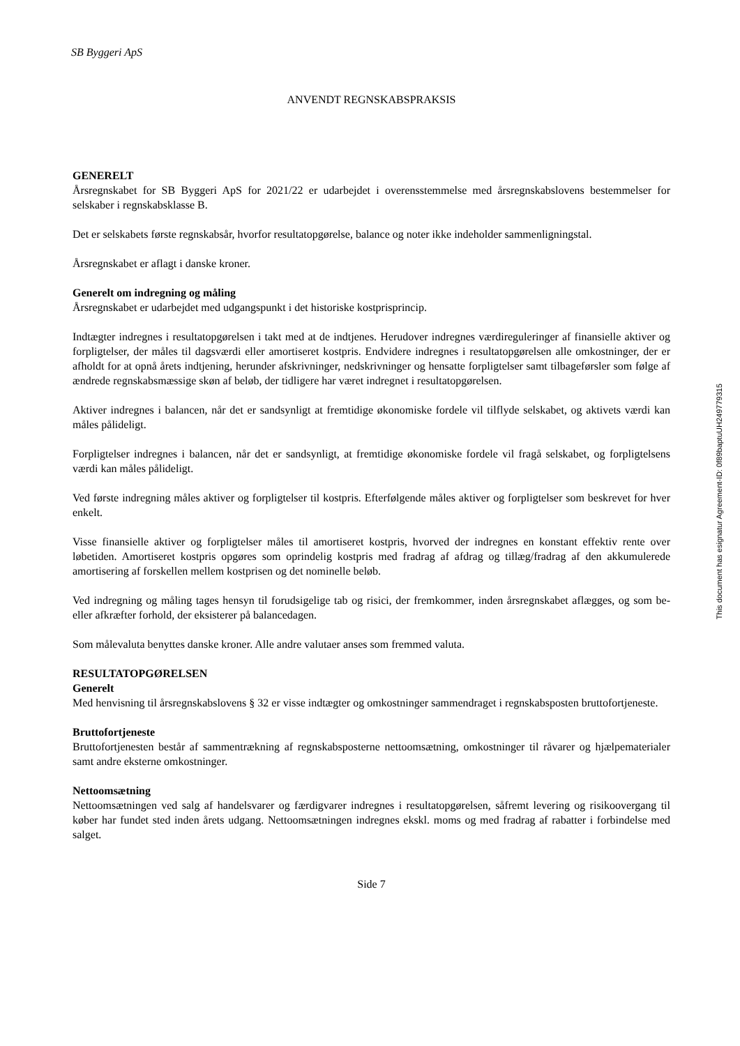SB Byggeri ApS
ANVENDT REGNSKABSPRAKSIS
GENERELT
Årsregnskabet for SB Byggeri ApS for 2021/22 er udarbejdet i overensstemmelse med årsregnskabslovens bestemmelser for selskaber i regnskabsklasse B.
Det er selskabets første regnskabsår, hvorfor resultatopgørelse, balance og noter ikke indeholder sammenligningstal.
Årsregnskabet er aflagt i danske kroner.
Generelt om indregning og måling
Årsregnskabet er udarbejdet med udgangspunkt i det historiske kostprisprincip.
Indtægter indregnes i resultatopgørelsen i takt med at de indtjenes. Herudover indregnes værdireguleringer af finansielle aktiver og forpligtelser, der måles til dagsværdi eller amortiseret kostpris. Endvidere indregnes i resultatopgørelsen alle omkostninger, der er afholdt for at opnå årets indtjening, herunder afskrivninger, nedskrivninger og hensatte forpligtelser samt tilbageførsler som følge af ændrede regnskabsmæssige skøn af beløb, der tidligere har været indregnet i resultatopgørelsen.
Aktiver indregnes i balancen, når det er sandsynligt at fremtidige økonomiske fordele vil tilflyde selskabet, og aktivets værdi kan måles pålideligt.
Forpligtelser indregnes i balancen, når det er sandsynligt, at fremtidige økonomiske fordele vil fragå selskabet, og forpligtelsens værdi kan måles pålideligt.
Ved første indregning måles aktiver og forpligtelser til kostpris. Efterfølgende måles aktiver og forpligtelser som beskrevet for hver enkelt.
Visse finansielle aktiver og forpligtelser måles til amortiseret kostpris, hvorved der indregnes en konstant effektiv rente over løbetiden. Amortiseret kostpris opgøres som oprindelig kostpris med fradrag af afdrag og tillæg/fradrag af den akkumulerede amortisering af forskellen mellem kostprisen og det nominelle beløb.
Ved indregning og måling tages hensyn til forudsigelige tab og risici, der fremkommer, inden årsregnskabet aflægges, og som be- eller afkræfter forhold, der eksisterer på balancedagen.
Som målevaluta benyttes danske kroner. Alle andre valutaer anses som fremmed valuta.
RESULTATOPGØRELSEN
Generelt
Med henvisning til årsregnskabslovens § 32 er visse indtægter og omkostninger sammendraget i regnskabsposten bruttofortjeneste.
Bruttofortjeneste
Bruttofortjenesten består af sammentrækning af regnskabsposterne nettoomsætning, omkostninger til råvarer og hjælpematerialer samt andre eksterne omkostninger.
Nettoomsætning
Nettoomsætningen ved salg af handelsvarer og færdigvarer indregnes i resultatopgørelsen, såfremt levering og risikoovergang til køber har fundet sted inden årets udgang. Nettoomsætningen indregnes ekskl. moms og med fradrag af rabatter i forbindelse med salget.
Side 7
This document has esignatur Agreement-ID: 0f89baptuUH249779315